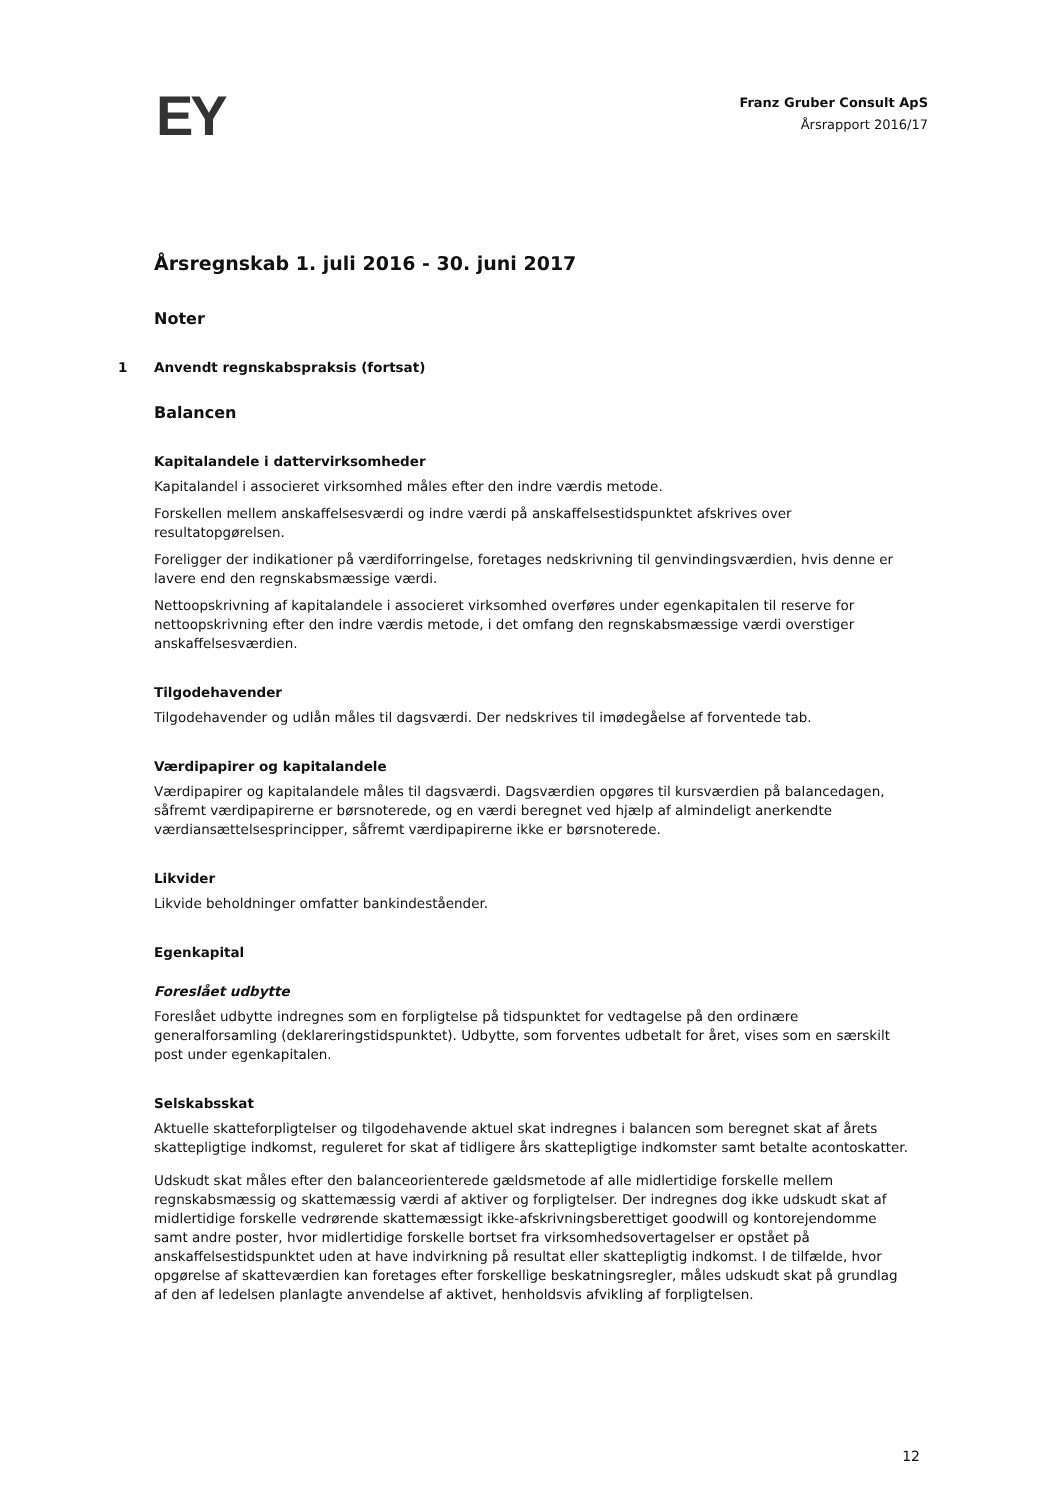EY
Franz Gruber Consult ApS
Årsrapport 2016/17
Årsregnskab 1. juli 2016 - 30. juni 2017
Noter
1 Anvendt regnskabspraksis (fortsat)
Balancen
Kapitalandele i dattervirksomheder
Kapitalandel i associeret virksomhed måles efter den indre værdis metode.
Forskellen mellem anskaffelsesværdi og indre værdi på anskaffelsestidspunktet afskrives over resultatopgørelsen.
Foreligger der indikationer på værdiforringelse, foretages nedskrivning til genvindingsværdien, hvis denne er lavere end den regnskabsmæssige værdi.
Nettoopskrivning af kapitalandele i associeret virksomhed overføres under egenkapitalen til reserve for nettoopskrivning efter den indre værdis metode, i det omfang den regnskabsmæssige værdi overstiger anskaffelsesværdien.
Tilgodehavender
Tilgodehavender og udlån måles til dagsværdi. Der nedskrives til imødegåelse af forventede tab.
Værdipapirer og kapitalandele
Værdipapirer og kapitalandele måles til dagsværdi. Dagsværdien opgøres til kursværdien på balancedagen, såfremt værdipapirerne er børsnoterede, og en værdi beregnet ved hjælp af almindeligt anerkendte værdiansættelsesprincipper, såfremt værdipapirerne ikke er børsnoterede.
Likvider
Likvide beholdninger omfatter bankindeståender.
Egenkapital
Foreslået udbytte
Foreslået udbytte indregnes som en forpligtelse på tidspunktet for vedtagelse på den ordinære generalforsamling (deklareringstidspunktet). Udbytte, som forventes udbetalt for året, vises som en særskilt post under egenkapitalen.
Selskabsskat
Aktuelle skatteforpligtelser og tilgodehavende aktuel skat indregnes i balancen som beregnet skat af årets skattepligtige indkomst, reguleret for skat af tidligere års skattepligtige indkomster samt betalte acontoskatter.
Udskudt skat måles efter den balanceorienterede gældsmetode af alle midlertidige forskelle mellem regnskabsmæssig og skattemæssig værdi af aktiver og forpligtelser. Der indregnes dog ikke udskudt skat af midlertidige forskelle vedrørende skattemæssigt ikke-afskrivningsberettiget goodwill og kontorejendomme samt andre poster, hvor midlertidige forskelle bortset fra virksomhedsovertagelser er opstået på anskaffelsestidspunktet uden at have indvirkning på resultat eller skattepligtig indkomst. I de tilfælde, hvor opgørelse af skatteværdien kan foretages efter forskellige beskatningsregler, måles udskudt skat på grundlag af den af ledelsen planlagte anvendelse af aktivet, henholdsvis afvikling af forpligtelsen.
12